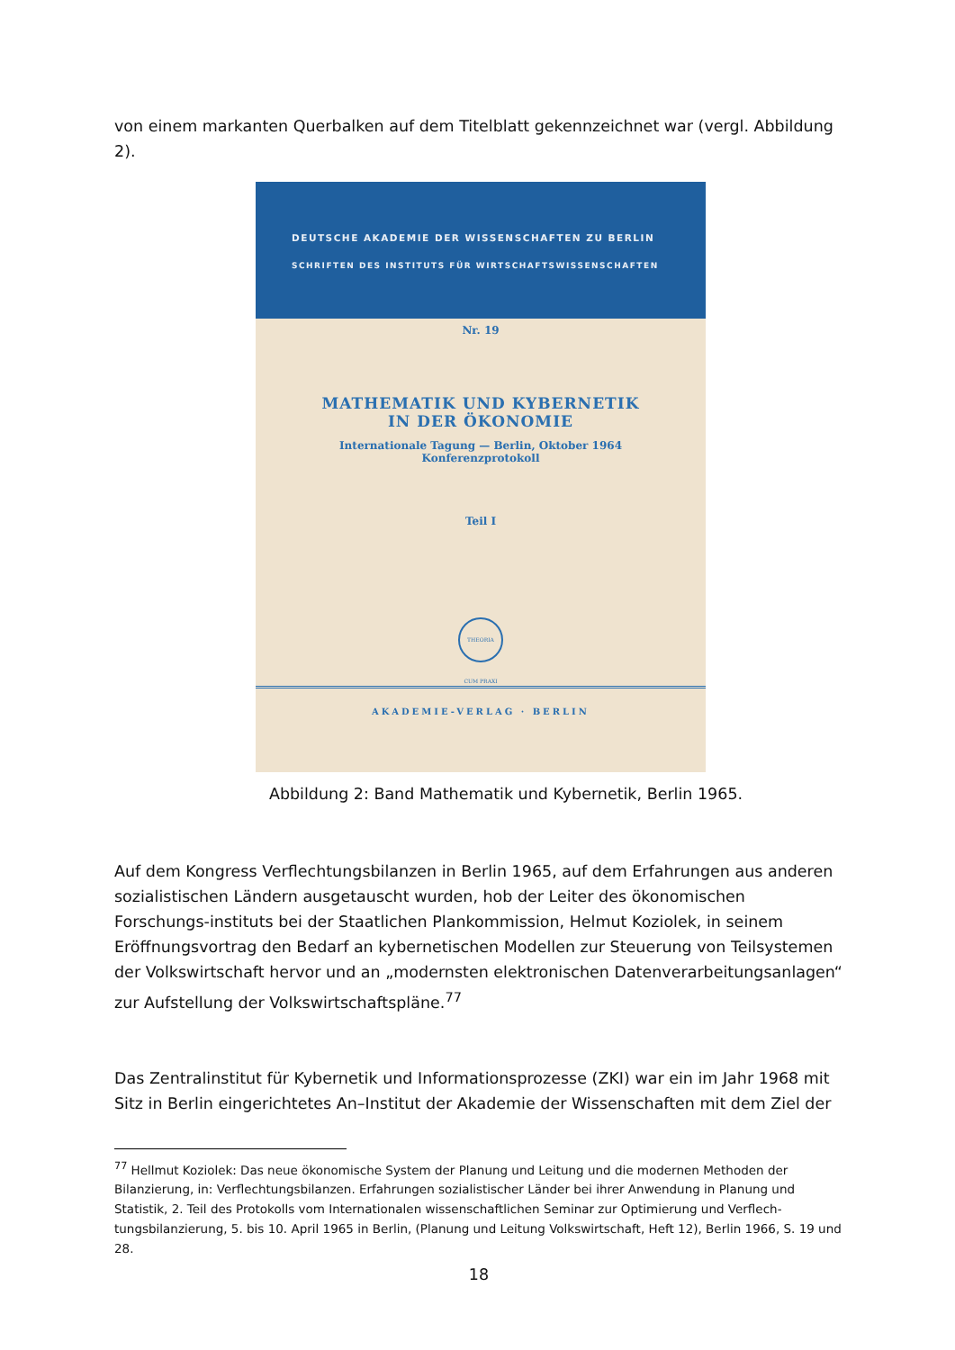von einem markanten Querbalken auf dem Titelblatt gekennzeichnet war (vergl. Abbildung 2).
DEUTSCHE AKADEMIE DER WISSENSCHAFTEN ZU BERLIN
SCHRIFTEN DES INSTITUTS FÜR WIRTSCHAFTSWISSENSCHAFTEN
Nr. 19
MATHEMATIK UND KYBERNETIK
IN DER ÖKONOMIE
Internationale Tagung — Berlin, Oktober 1964
Konferenzprotokoll
Teil I
THEORIA CUM PRAXI
AKADEMIE-VERLAG · BERLIN
Abbildung 2: Band Mathematik und Kybernetik, Berlin 1965.
Auf dem Kongress Verflechtungsbilanzen in Berlin 1965, auf dem Erfahrungen aus anderen sozialistischen Ländern ausgetauscht wurden, hob der Leiter des ökonomischen Forschungs-instituts bei der Staatlichen Plankommission, Helmut Koziolek, in seinem Eröffnungsvortrag den Bedarf an kybernetischen Modellen zur Steuerung von Teilsystemen der Volkswirtschaft hervor und an „modernsten elektronischen Datenverarbeitungsanlagen“ zur Aufstellung der Volkswirtschaftspläne.<sup>77</sup>
Das Zentralinstitut für Kybernetik und Informationsprozesse (ZKI) war ein im Jahr 1968 mit Sitz in Berlin eingerichtetes An–Institut der Akademie der Wissenschaften mit dem Ziel der
<sup>77</sup> Hellmut Koziolek: Das neue ökonomische System der Planung und Leitung und die modernen Methoden der Bilanzierung, in: Verflechtungsbilanzen. Erfahrungen sozialistischer Länder bei ihrer Anwendung in Planung und Statistik, 2. Teil des Protokolls vom Internationalen wissenschaftlichen Seminar zur Optimierung und Verflech-tungsbilanzierung, 5. bis 10. April 1965 in Berlin, (Planung und Leitung Volkswirtschaft, Heft 12), Berlin 1966, S. 19 und 28.
18